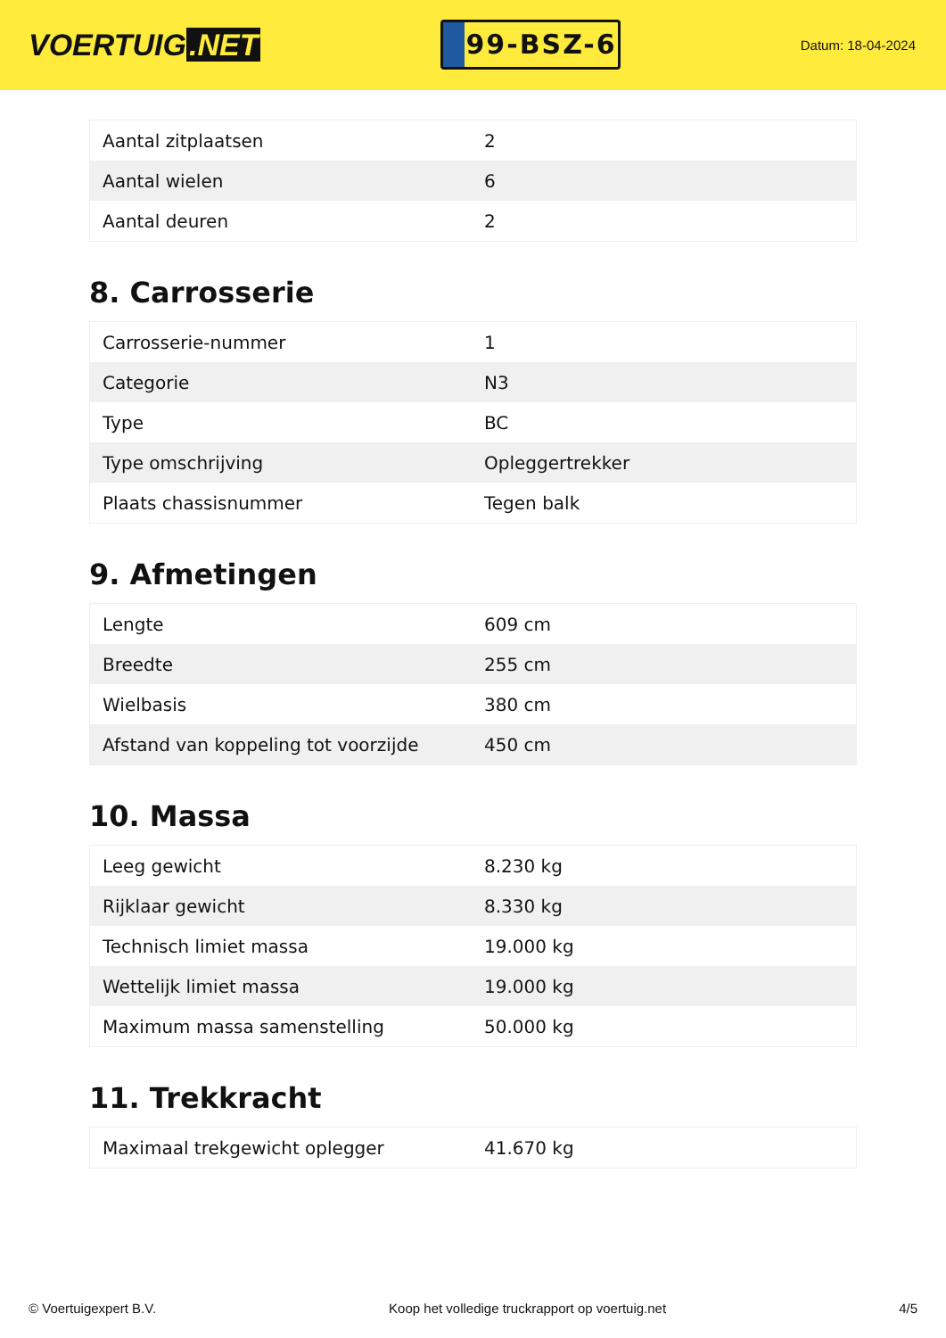VOERTUIG.NET
99-BSZ-6
Datum: 18-04-2024
| Aantal zitplaatsen | 2 |
| Aantal wielen | 6 |
| Aantal deuren | 2 |
8. Carrosserie
| Carrosserie-nummer | 1 |
| Categorie | N3 |
| Type | BC |
| Type omschrijving | Opleggertrekker |
| Plaats chassisnummer | Tegen balk |
9. Afmetingen
| Lengte | 609 cm |
| Breedte | 255 cm |
| Wielbasis | 380 cm |
| Afstand van koppeling tot voorzijde | 450 cm |
10. Massa
| Leeg gewicht | 8.230 kg |
| Rijklaar gewicht | 8.330 kg |
| Technisch limiet massa | 19.000 kg |
| Wettelijk limiet massa | 19.000 kg |
| Maximum massa samenstelling | 50.000 kg |
11. Trekkracht
| Maximaal trekgewicht oplegger | 41.670 kg |
© Voertuigexpert B.V. Koop het volledige truckrapport op voertuig.net 4/5